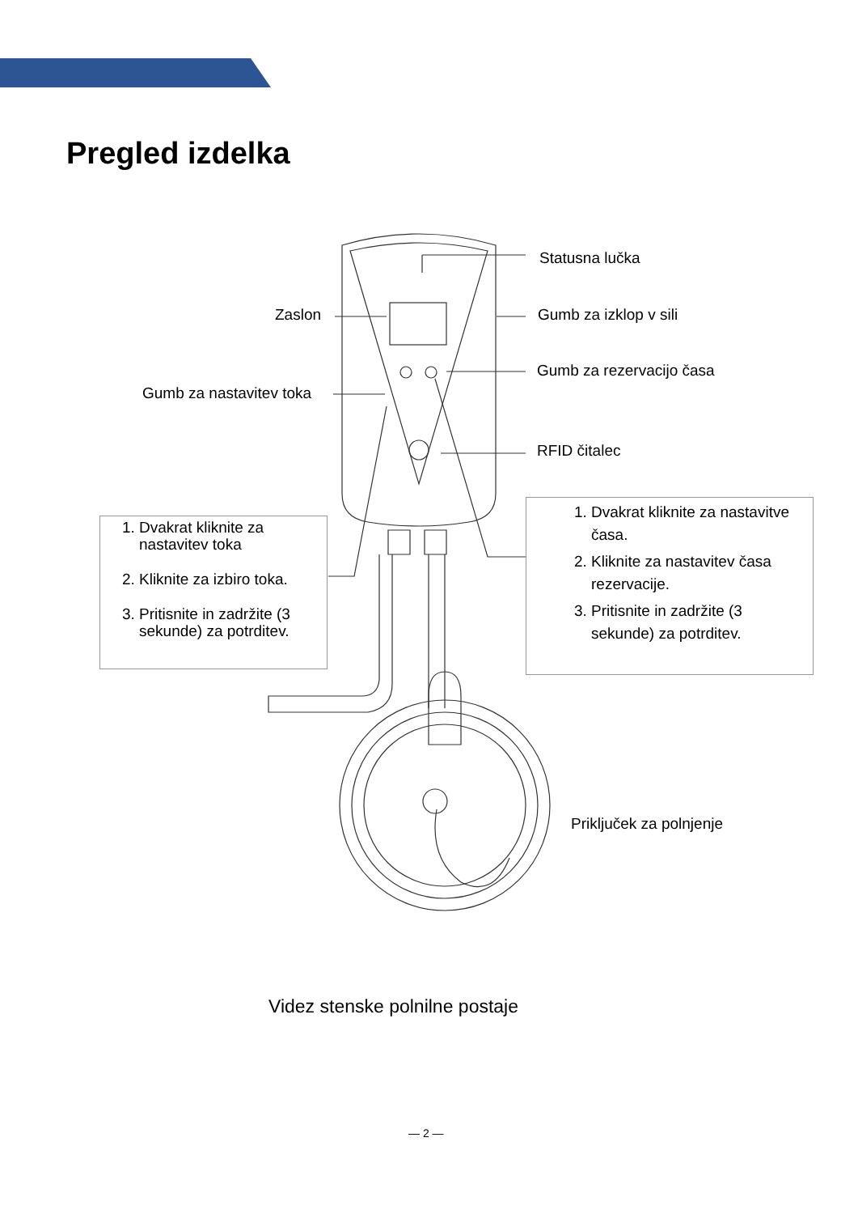Pregled izdelka
Statusna lučka
Zaslon Gumb za izklop v sili
Gumb za rezervacijo časa
Gumb za nastavitev toka
RFID čitalec
1. Dvakrat kliknite za nastavitev toka
2. Kliknite za izbiro toka.
3. Pritisnite in zadržite (3 sekunde) za potrditev.
1. Dvakrat kliknite za nastavitve časa.
2. Kliknite za nastavitev časa rezervacije.
3. Pritisnite in zadržite (3 sekunde) za potrditev.
Priključek za polnjenje
Videz stenske polnilne postaje
— 2 —